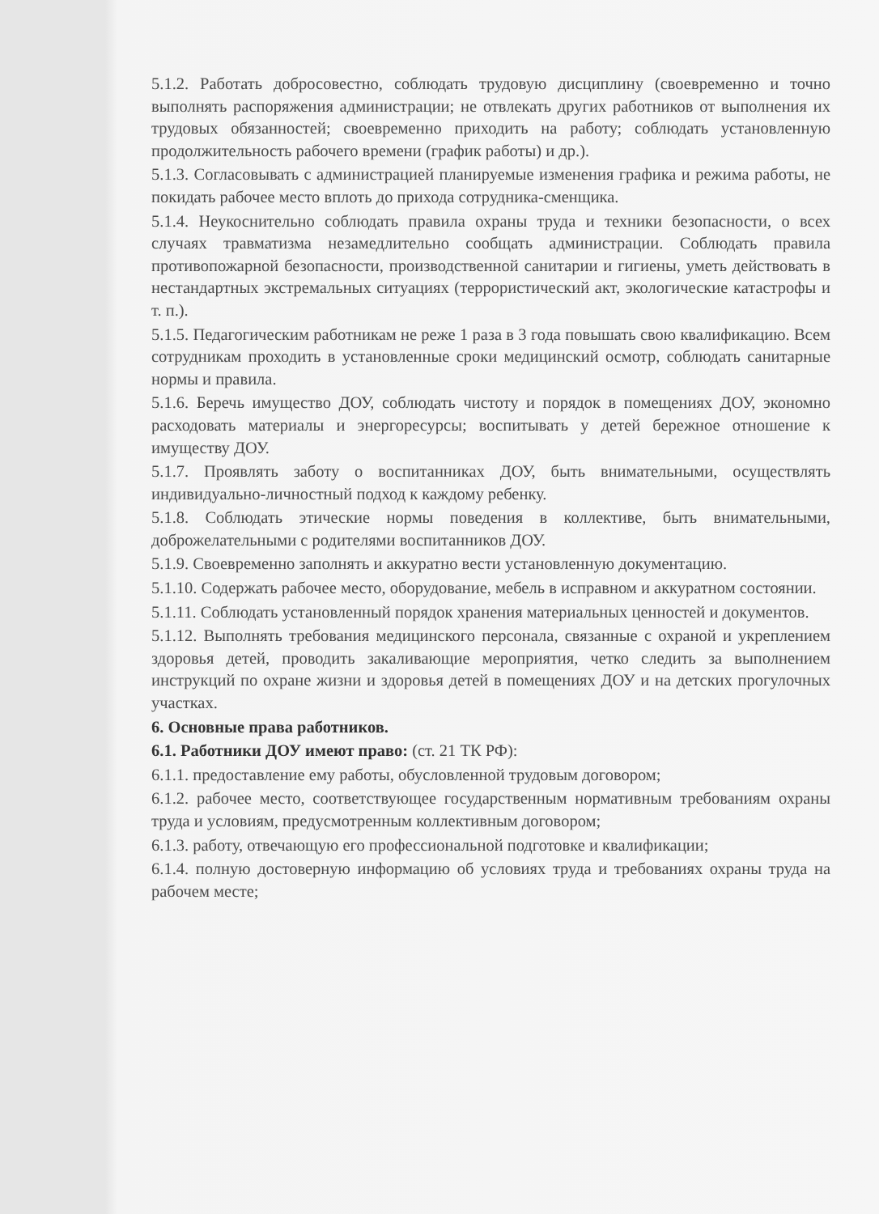5.1.2. Работать добросовестно, соблюдать трудовую дисциплину (своевременно и точно выполнять распоряжения администрации; не отвлекать других работников от выполнения их трудовых обязанностей; своевременно приходить на работу; соблюдать установленную продолжительность рабочего времени (график работы) и др.).
5.1.3. Согласовывать с администрацией планируемые изменения графика и режима работы, не покидать рабочее место вплоть до прихода сотрудника-сменщика.
5.1.4. Неукоснительно соблюдать правила охраны труда и техники безопасности, о всех случаях травматизма незамедлительно сообщать администрации. Соблюдать правила противопожарной безопасности, производственной санитарии и гигиены, уметь действовать в нестандартных экстремальных ситуациях (террористический акт, экологические катастрофы и т. п.).
5.1.5. Педагогическим работникам не реже 1 раза в 3 года повышать свою квалификацию. Всем сотрудникам проходить в установленные сроки медицинский осмотр, соблюдать санитарные нормы и правила.
5.1.6. Беречь имущество ДОУ, соблюдать чистоту и порядок в помещениях ДОУ, экономно расходовать материалы и энергоресурсы; воспитывать у детей бережное отношение к имуществу ДОУ.
5.1.7. Проявлять заботу о воспитанниках ДОУ, быть внимательными, осуществлять индивидуально-личностный подход к каждому ребенку.
5.1.8. Соблюдать этические нормы поведения в коллективе, быть внимательными, доброжелательными с родителями воспитанников ДОУ.
5.1.9. Своевременно заполнять и аккуратно вести установленную документацию.
5.1.10. Содержать рабочее место, оборудование, мебель в исправном и аккуратном состоянии.
5.1.11. Соблюдать установленный порядок хранения материальных ценностей и документов.
5.1.12. Выполнять требования медицинского персонала, связанные с охраной и укреплением здоровья детей, проводить закаливающие мероприятия, четко следить за выполнением инструкций по охране жизни и здоровья детей в помещениях ДОУ и на детских прогулочных участках.
6. Основные права работников.
6.1. Работники ДОУ имеют право: (ст. 21 ТК РФ):
6.1.1. предоставление ему работы, обусловленной трудовым договором;
6.1.2. рабочее место, соответствующее государственным нормативным требованиям охраны труда и условиям, предусмотренным коллективным договором;
6.1.3. работу, отвечающую его профессиональной подготовке и квалификации;
6.1.4. полную достоверную информацию об условиях труда и требованиях охраны труда на рабочем месте;